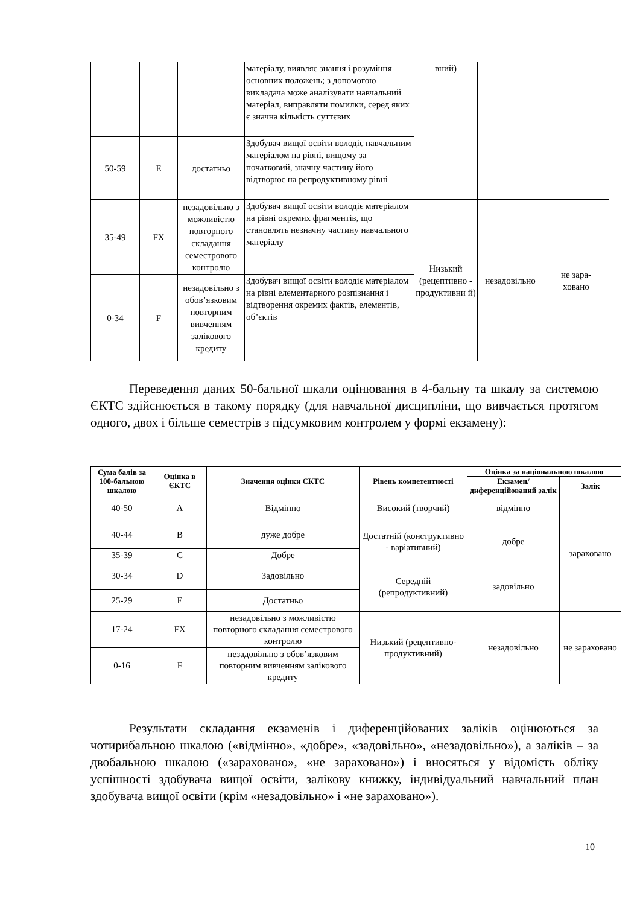| | | | матеріалу, виявляє знання і розуміння основних положень; з допомогою викладача може аналізувати навчальний матеріал, виправляти помилки, серед яких є значна кількість суттєвих | вний) | | |
| 50-59 | E | достатньо | Здобувач вищої освіти володіє навчальним матеріалом на рівні, вищому за початковий, значну частину його відтворює на репродуктивному рівні | | | |
| 35-49 | FX | незадовільно з можливістю повторного складання семестрового контролю | Здобувач вищої освіти володіє матеріалом на рівні окремих фрагментів, що становлять незначну частину навчального матеріалу | Низький (рецептивно - продуктивни й) | незадовільно | не зара- ховано |
| 0-34 | F | незадовільно з обов’язковим повторним вивченням залікового кредиту | Здобувач вищої освіти володіє матеріалом на рівні елементарного розпізнання і відтворення окремих фактів, елементів, об’єктів | | | |
Переведення даних 50-бальної шкали оцінювання в 4-бальну та шкалу за системою ЄКТС здійснюється в такому порядку (для навчальної дисципліни, що вивчається протягом одного, двох і більше семестрів з підсумковим контролем у формі екзамену):
| Сума балів за 100-бальною шкалою | Оцінка в ЄКТС | Значення оцінки ЄКТС | Рівень компетентності | Оцінка за національною шкалою | |
| --- | --- | --- | --- | --- | --- |
| | | | | Екзамен/ диференційований залік | Залік |
| 40-50 | A | Відмінно | Високий (творчий) | відмінно | зараховано |
| 40-44 | B | дуже добре | Достатній (конструктивно - варіативний) | добре | |
| 35-39 | C | Добре | | | |
| 30-34 | D | Задовільно | Середній (репродуктивний) | задовільно | |
| 25-29 | E | Достатньо | | | |
| 17-24 | FX | незадовільно з можливістю повторного складання семестрового контролю | Низький (рецептивно-продуктивний) | незадовільно | не зараховано |
| 0-16 | F | незадовільно з обов’язковим повторним вивченням залікового кредиту | | | |
Результати складання екзаменів і диференційованих заліків оцінюються за чотирибальною шкалою («відмінно», «добре», «задовільно», «незадовільно»), а заліків – за двобальною шкалою («зараховано», «не зараховано») і вносяться у відомість обліку успішності здобувача вищої освіти, залікову книжку, індивідуальний навчальний план здобувача вищої освіти (крім «незадовільно» і «не зараховано»).
10